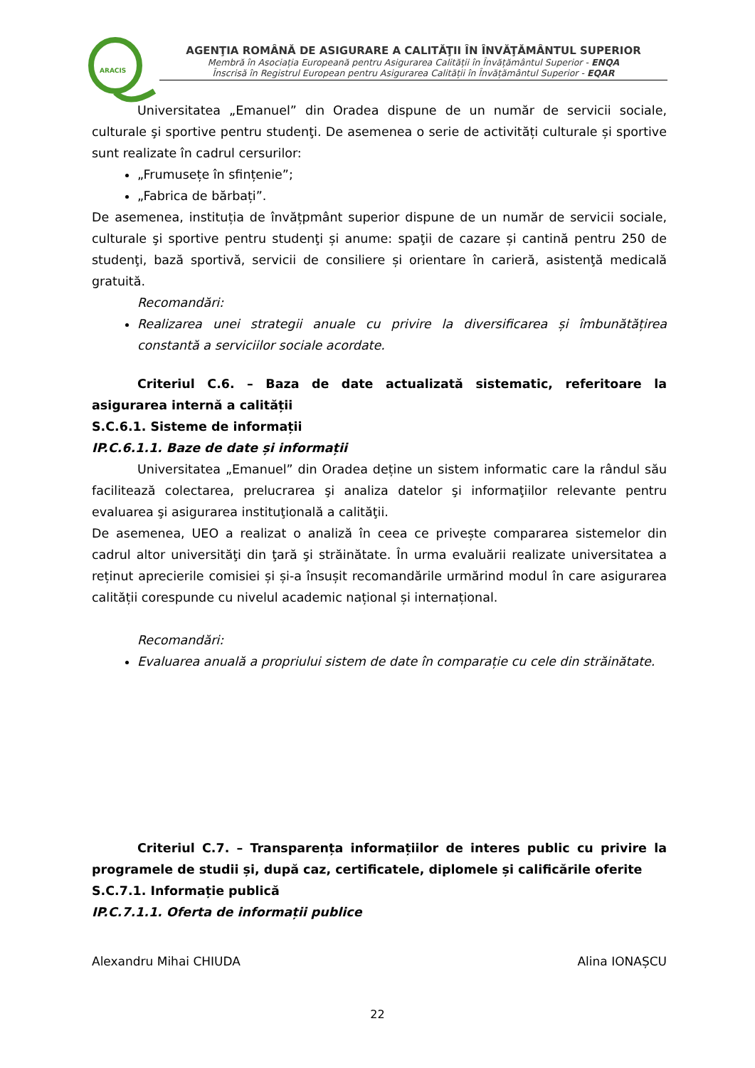ARACIS
AGENŢIA ROMÂNĂ DE ASIGURARE A CALITĂŢII ÎN ÎNVĂŢĂMÂNTUL SUPERIOR
Membră în Asociația Europeană pentru Asigurarea Calității în Învățământul Superior - ENQA
Înscrisă în Registrul European pentru Asigurarea Calității în Învățământul Superior - EQAR
Universitatea „Emanuel” din Oradea dispune de un număr de servicii sociale, culturale şi sportive pentru studenţi. De asemenea o serie de activități culturale și sportive sunt realizate în cadrul cersurilor:
„Frumusețe în sfințenie”;
„Fabrica de bărbați”.
De asemenea, instituția de învățpmânt superior dispune de un număr de servicii sociale, culturale şi sportive pentru studenţi și anume: spaţii de cazare și cantină pentru 250 de studenţi, bază sportivă, servicii de consiliere și orientare în carieră, asistenţă medicală gratuită.
Recomandări:
Realizarea unei strategii anuale cu privire la diversificarea și îmbunătățirea constantă a serviciilor sociale acordate.
Criteriul C.6. – Baza de date actualizată sistematic, referitoare la asigurarea internă a calității
S.C.6.1. Sisteme de informații
IP.C.6.1.1. Baze de date și informații
Universitatea „Emanuel” din Oradea deține un sistem informatic care la rândul său facilitează colectarea, prelucrarea şi analiza datelor şi informaţiilor relevante pentru evaluarea şi asigurarea instituţională a calităţii.
De asemenea, UEO a realizat o analiză în ceea ce privește compararea sistemelor din cadrul altor universităţi din ţară şi străinătate. În urma evaluării realizate universitatea a reținut aprecierile comisiei și și-a însușit recomandările urmărind modul în care asigurarea calității corespunde cu nivelul academic național și internațional.
Recomandări:
Evaluarea anuală a propriului sistem de date în comparație cu cele din străinătate.
Criteriul C.7. – Transparența informațiilor de interes public cu privire la programele de studii și, după caz, certificatele, diplomele și calificările oferite
S.C.7.1. Informație publică
IP.C.7.1.1. Oferta de informații publice
Alexandru Mihai CHIUDA Alina IONAȘCU
22